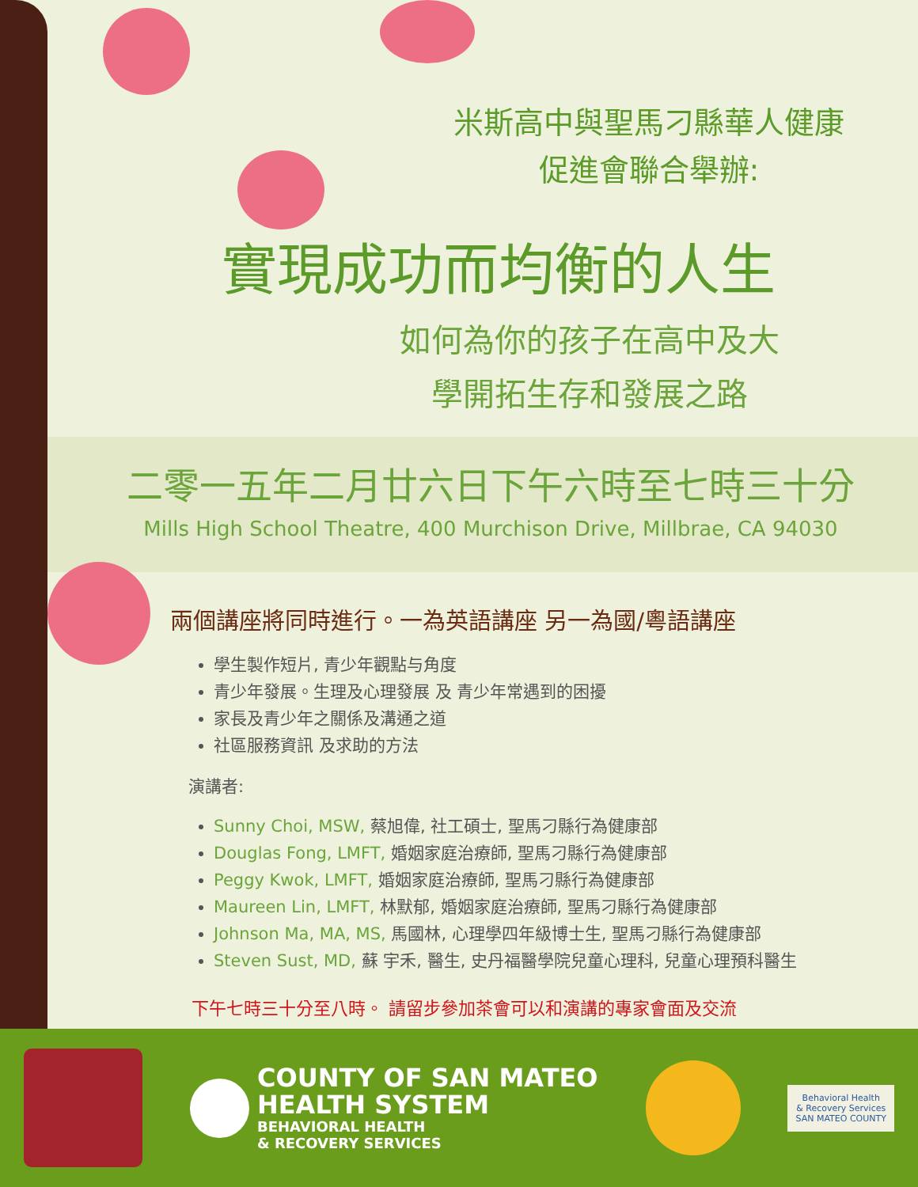米斯高中與聖馬刁縣華人健康
促進會聯合舉辦:
實現成功而均衡的人生
如何為你的孩子在高中及大
學開拓生存和發展之路
二零一五年二月廿六日下午六時至七時三十分
Mills High School Theatre, 400 Murchison Drive, Millbrae, CA 94030
兩個講座將同時進行。一為英語講座 另一為國/粵語講座
學生製作短片, 青少年觀點与角度
青少年發展。生理及心理發展 及 青少年常遇到的困擾
家長及青少年之關係及溝通之道
社區服務資訊 及求助的方法
演講者:
Sunny Choi, MSW, 蔡旭偉, 社工碩士, 聖馬刁縣行為健康部
Douglas Fong, LMFT, 婚姻家庭治療師, 聖馬刁縣行為健康部
Peggy Kwok, LMFT, 婚姻家庭治療師, 聖馬刁縣行為健康部
Maureen Lin, LMFT, 林默郁, 婚姻家庭治療師, 聖馬刁縣行為健康部
Johnson Ma, MA, MS, 馬國林, 心理學四年級博士生, 聖馬刁縣行為健康部
Steven Sust, MD, 蘇 宇禾, 醫生, 史丹福醫學院兒童心理科, 兒童心理預科醫生
下午七時三十分至八時。 請留步參加茶會可以和演講的專家會面及交流
COUNTY OF SAN MATEO
HEALTH SYSTEM
BEHAVIORAL HEALTH
& RECOVERY SERVICES
Behavioral Health
& Recovery Services
SAN MATEO COUNTY